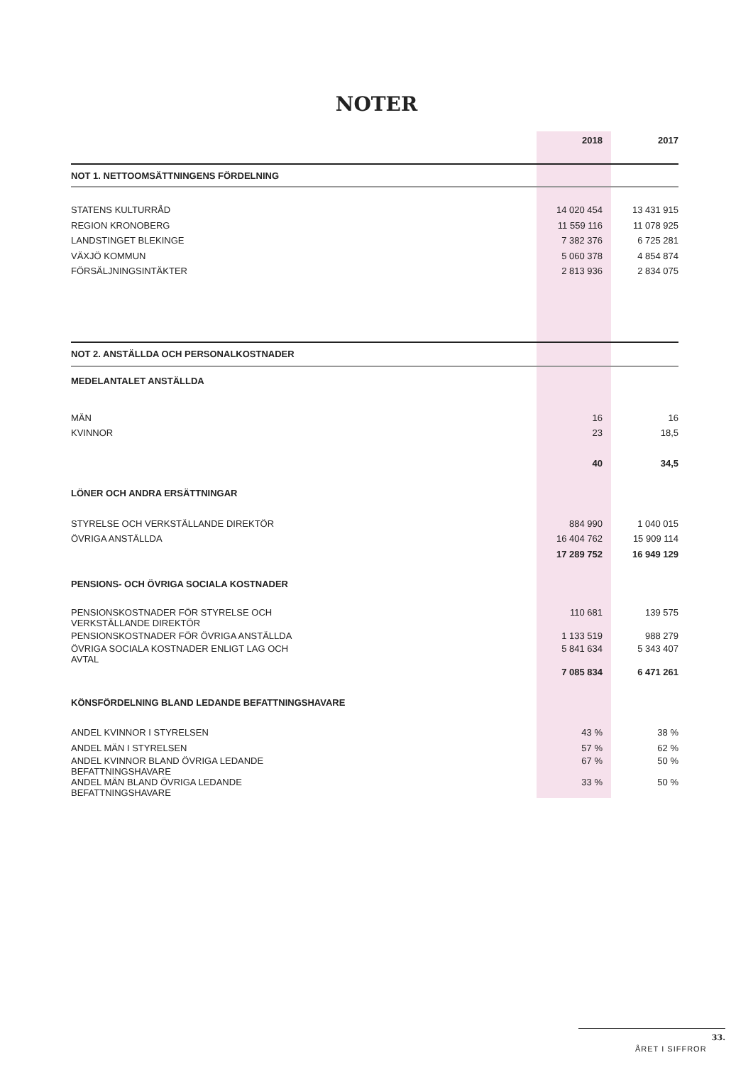NOTER
| | 2018 | 2017 |
| --- | --- | --- |
| NOT 1. NETTOOMSÄTTNINGENS FÖRDELNING | | |
| STATENS KULTURRÅD | 14 020 454 | 13 431 915 |
| REGION KRONOBERG | 11 559 116 | 11 078 925 |
| LANDSTINGET BLEKINGE | 7 382 376 | 6 725 281 |
| VÄXJÖ KOMMUN | 5 060 378 | 4 854 874 |
| FÖRSÄLJNINGSINTÄKTER | 2 813 936 | 2 834 075 |
| NOT 2. ANSTÄLLDA OCH PERSONALKOSTNADER | | |
| MEDELANTALET ANSTÄLLDA | | |
| MÄN | 16 | 16 |
| KVINNOR | 23 | 18,5 |
| | 40 | 34,5 |
| LÖNER OCH ANDRA ERSÄTTNINGAR | | |
| STYRELSE OCH VERKSTÄLLANDE DIREKTÖR | 884 990 | 1 040 015 |
| ÖVRIGA ANSTÄLLDA | 16 404 762 | 15 909 114 |
| | 17 289 752 | 16 949 129 |
| PENSIONS- OCH ÖVRIGA SOCIALA KOSTNADER | | |
| PENSIONSKOSTNADER FÖR STYRELSE OCH VERKSTÄLLANDE DIREKTÖR | 110 681 | 139 575 |
| PENSIONSKOSTNADER FÖR ÖVRIGA ANSTÄLLDA | 1 133 519 | 988 279 |
| ÖVRIGA SOCIALA KOSTNADER ENLIGT LAG OCH AVTAL | 5 841 634 | 5 343 407 |
| | 7 085 834 | 6 471 261 |
| KÖNSFÖRDELNING BLAND LEDANDE BEFATTNINGSHAVARE | | |
| ANDEL KVINNOR I STYRELSEN | 43 % | 38 % |
| ANDEL MÄN I STYRELSEN | 57 % | 62 % |
| ANDEL KVINNOR BLAND ÖVRIGA LEDANDE BEFATTNINGSHAVARE | 67 % | 50 % |
| ANDEL MÄN BLAND ÖVRIGA LEDANDE BEFATTNINGSHAVARE | 33 % | 50 % |
ÅRET I SIFFROR 33.